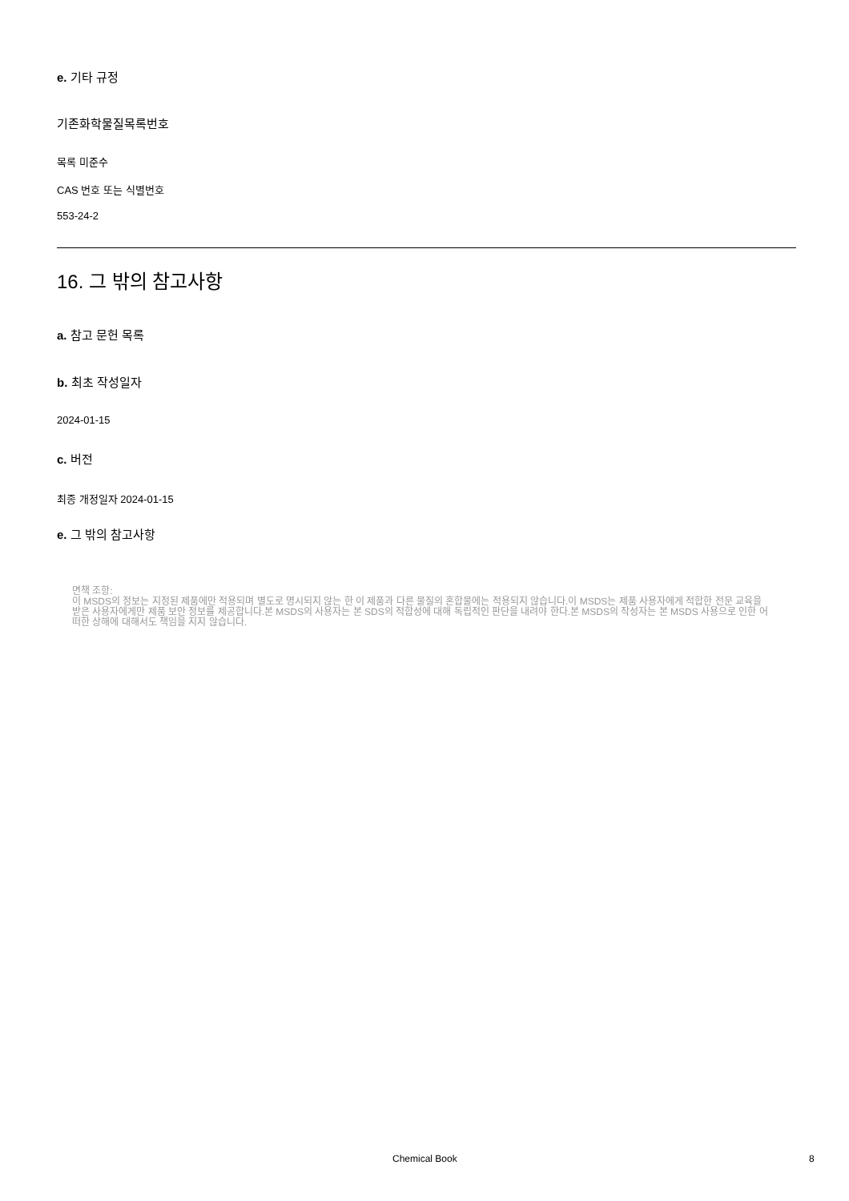e. 기타 규정
기존화학물질목록번호
목록 미준수
CAS 번호 또는 식별번호
553-24-2
16. 그 밖의 참고사항
a. 참고 문헌 목록
b. 최초 작성일자
2024-01-15
c. 버전
최종 개정일자 2024-01-15
e. 그 밖의 참고사항
면책 조항:
이 MSDS의 정보는 지정된 제품에만 적용되며 별도로 명시되지 않는 한 이 제품과 다른 물질의 혼합물에는 적용되지 않습니다.이 MSDS는 제품 사용자에게 적합한 전문 교육을 받은 사용자에게만 제품 보안 정보를 제공합니다.본 MSDS의 사용자는 본 SDS의 적합성에 대해 독립적인 판단을 내려야 한다.본 MSDS의 작성자는 본 MSDS 사용으로 인한 어떠한 상해에 대해서도 책임을 지지 않습니다.
Chemical Book 8